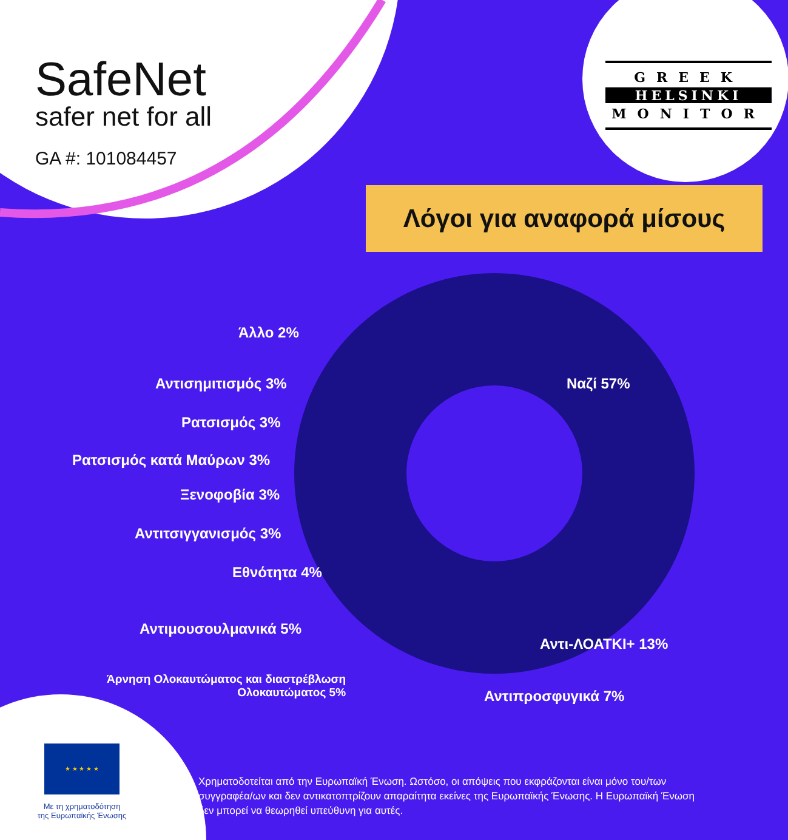SafeNet
safer net for all
GA #: 101084457
GREEK
HELSINKI
MONITOR
Λόγοι για αναφορά μίσους
Άλλο 2%
Αντισημιτισμός 3%
Ρατσισμός 3%
Ρατσισμός κατά Μαύρων 3%
Ξενοφοβία 3%
Αντιτσιγγανισμός 3%
Εθνότητα 4%
Ναζί 57%
Αντιμουσουλμανικά 5%
Αντι-ΛΟΑΤΚΙ+ 13%
Άρνηση Ολοκαυτώματος και διαστρέβλωση
Ολοκαυτώματος 5%
Αντιπροσφυγικά 7%
★ ★ ★ ★ ★
Με τη χρηματοδότηση
της Ευρωπαϊκής Ένωσης
Χρηματοδοτείται από την Ευρωπαϊκή Ένωση. Ωστόσο, οι απόψεις που εκφράζονται είναι μόνο του/των συγγραφέα/ων και δεν αντικατοπτρίζουν απαραίτητα εκείνες της Ευρωπαϊκής Ένωσης. Η Ευρωπαϊκή Ένωση δεν μπορεί να θεωρηθεί υπεύθυνη για αυτές.